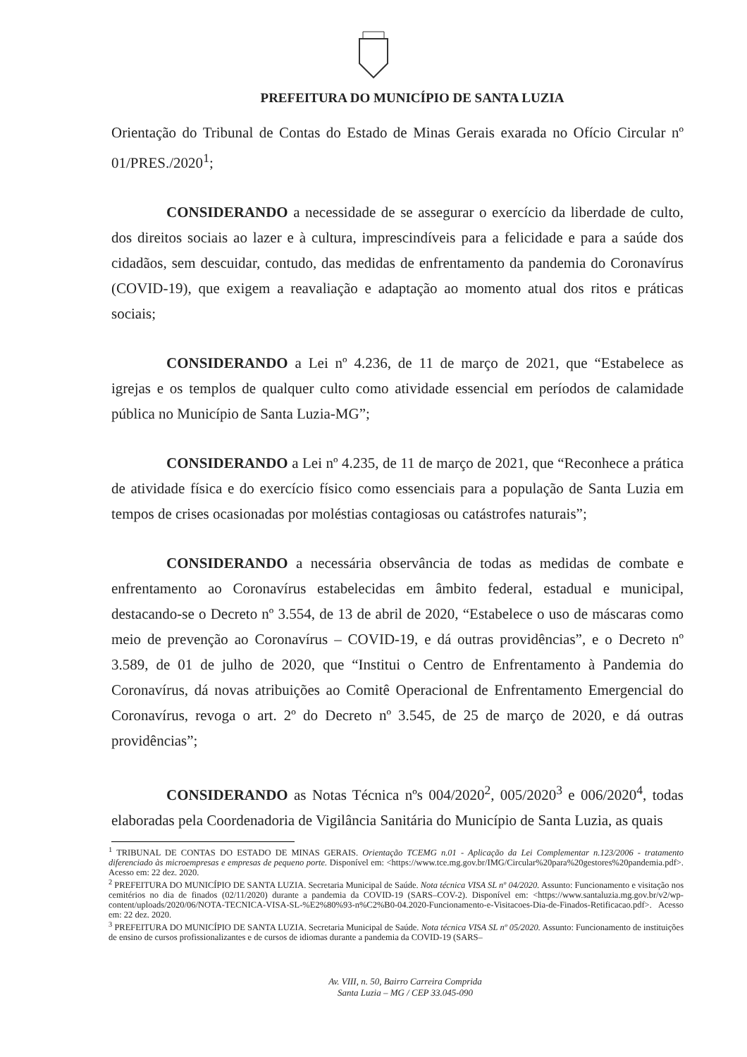PREFEITURA DO MUNICÍPIO DE SANTA LUZIA
Orientação do Tribunal de Contas do Estado de Minas Gerais exarada no Ofício Circular nº 01/PRES./2020<sup>1</sup>;
CONSIDERANDO a necessidade de se assegurar o exercício da liberdade de culto, dos direitos sociais ao lazer e à cultura, imprescindíveis para a felicidade e para a saúde dos cidadãos, sem descuidar, contudo, das medidas de enfrentamento da pandemia do Coronavírus (COVID-19), que exigem a reavaliação e adaptação ao momento atual dos ritos e práticas sociais;
CONSIDERANDO a Lei nº 4.236, de 11 de março de 2021, que “Estabelece as igrejas e os templos de qualquer culto como atividade essencial em períodos de calamidade pública no Município de Santa Luzia-MG”;
CONSIDERANDO a Lei nº 4.235, de 11 de março de 2021, que “Reconhece a prática de atividade física e do exercício físico como essenciais para a população de Santa Luzia em tempos de crises ocasionadas por moléstias contagiosas ou catástrofes naturais”;
CONSIDERANDO a necessária observância de todas as medidas de combate e enfrentamento ao Coronavírus estabelecidas em âmbito federal, estadual e municipal, destacando-se o Decreto nº 3.554, de 13 de abril de 2020, “Estabelece o uso de máscaras como meio de prevenção ao Coronavírus – COVID-19, e dá outras providências”, e o Decreto nº 3.589, de 01 de julho de 2020, que “Institui o Centro de Enfrentamento à Pandemia do Coronavírus, dá novas atribuições ao Comitê Operacional de Enfrentamento Emergencial do Coronavírus, revoga o art. 2º do Decreto nº 3.545, de 25 de março de 2020, e dá outras providências”;
CONSIDERANDO as Notas Técnica nºs 004/2020<sup>2</sup>, 005/2020<sup>3</sup> e 006/2020<sup>4</sup>, todas elaboradas pela Coordenadoria de Vigilância Sanitária do Município de Santa Luzia, as quais
<sup>1</sup> TRIBUNAL DE CONTAS DO ESTADO DE MINAS GERAIS. Orientação TCEMG n.01 - Aplicação da Lei Complementar n.123/2006 - tratamento diferenciado às microempresas e empresas de pequeno porte. Disponível em: <https://www.tce.mg.gov.br/IMG/Circular%20para%20gestores%20pandemia.pdf>. Acesso em: 22 dez. 2020.
<sup>2</sup> PREFEITURA DO MUNICÍPIO DE SANTA LUZIA. Secretaria Municipal de Saúde. Nota técnica VISA SL nº 04/2020. Assunto: Funcionamento e visitação nos cemitérios no dia de finados (02/11/2020) durante a pandemia da COVID-19 (SARS–COV-2). Disponível em: <https://www.santaluzia.mg.gov.br/v2/wp-content/uploads/2020/06/NOTA-TECNICA-VISA-SL-%E2%80%93-n%C2%B0-04.2020-Funcionamento-e-Visitacoes-Dia-de-Finados-Retificacao.pdf>. Acesso em: 22 dez. 2020.
<sup>3</sup> PREFEITURA DO MUNICÍPIO DE SANTA LUZIA. Secretaria Municipal de Saúde. Nota técnica VISA SL nº 05/2020. Assunto: Funcionamento de instituições de ensino de cursos profissionalizantes e de cursos de idiomas durante a pandemia da COVID-19 (SARS–
Av. VIII, n. 50, Bairro Carreira Comprida
Santa Luzia – MG / CEP 33.045-090